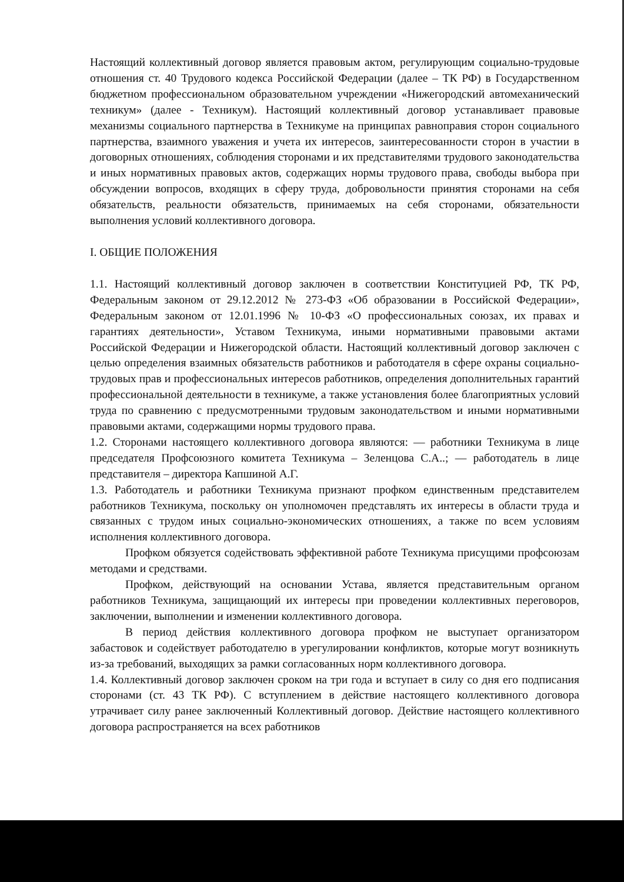Настоящий коллективный договор является правовым актом, регулирующим социально-трудовые отношения ст. 40 Трудового кодекса Российской Федерации (далее – ТК РФ) в Государственном бюджетном профессиональном образовательном учреждении «Нижегородский автомеханический техникум» (далее - Техникум). Настоящий коллективный договор устанавливает правовые механизмы социального партнерства в Техникуме на принципах равноправия сторон социального партнерства, взаимного уважения и учета их интересов, заинтересованности сторон в участии в договорных отношениях, соблюдения сторонами и их представителями трудового законодательства и иных нормативных правовых актов, содержащих нормы трудового права, свободы выбора при обсуждении вопросов, входящих в сферу труда, добровольности принятия сторонами на себя обязательств, реальности обязательств, принимаемых на себя сторонами, обязательности выполнения условий коллективного договора.
I. ОБЩИЕ ПОЛОЖЕНИЯ
1.1. Настоящий коллективный договор заключен в соответствии Конституцией РФ, ТК РФ, Федеральным законом от 29.12.2012 № 273-ФЗ «Об образовании в Российской Федерации», Федеральным законом от 12.01.1996 № 10-ФЗ «О профессиональных союзах, их правах и гарантиях деятельности», Уставом Техникума, иными нормативными правовыми актами Российской Федерации и Нижегородской области. Настоящий коллективный договор заключен с целью определения взаимных обязательств работников и работодателя в сфере охраны социально-трудовых прав и профессиональных интересов работников, определения дополнительных гарантий профессиональной деятельности в техникуме, а также установления более благоприятных условий труда по сравнению с предусмотренными трудовым законодательством и иными нормативными правовыми актами, содержащими нормы трудового права.
1.2. Сторонами настоящего коллективного договора являются: — работники Техникума в лице председателя Профсоюзного комитета Техникума – Зеленцова С.А..; — работодатель в лице представителя – директора Капшиной А.Г.
1.3. Работодатель и работники Техникума признают профком единственным представителем работников Техникума, поскольку он уполномочен представлять их интересы в области труда и связанных с трудом иных социально-экономических отношениях, а также по всем условиям исполнения коллективного договора.
Профком обязуется содействовать эффективной работе Техникума присущими профсоюзам методами и средствами.
Профком, действующий на основании Устава, является представительным органом работников Техникума, защищающий их интересы при проведении коллективных переговоров, заключении, выполнении и изменении коллективного договора.
В период действия коллективного договора профком не выступает организатором забастовок и содействует работодателю в урегулировании конфликтов, которые могут возникнуть из-за требований, выходящих за рамки согласованных норм коллективного договора.
1.4. Коллективный договор заключен сроком на три года и вступает в силу со дня его подписания сторонами (ст. 43 ТК РФ). С вступлением в действие настоящего коллективного договора утрачивает силу ранее заключенный Коллективный договор. Действие настоящего коллективного договора распространяется на всех работников